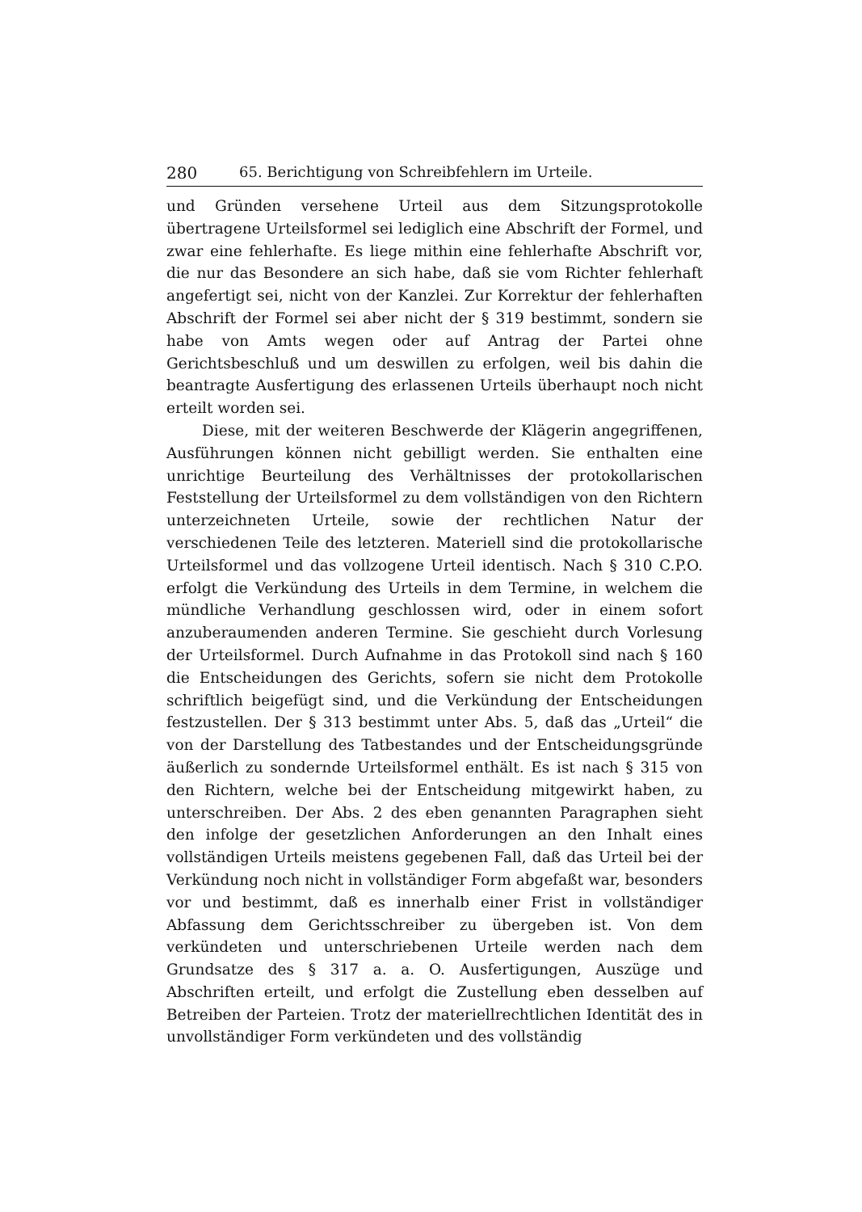280 65. Berichtigung von Schreibfehlern im Urteile.
und Gründen versehene Urteil aus dem Sitzungsprotokolle übertragene Urteilsformel sei lediglich eine Abschrift der Formel, und zwar eine fehlerhafte. Es liege mithin eine fehlerhafte Abschrift vor, die nur das Besondere an sich habe, daß sie vom Richter fehlerhaft angefertigt sei, nicht von der Kanzlei. Zur Korrektur der fehlerhaften Abschrift der Formel sei aber nicht der § 319 bestimmt, sondern sie habe von Amts wegen oder auf Antrag der Partei ohne Gerichtsbeschluß und um deswillen zu erfolgen, weil bis dahin die beantragte Ausfertigung des erlassenen Urteils überhaupt noch nicht erteilt worden sei.
Diese, mit der weiteren Beschwerde der Klägerin angegriffenen, Ausführungen können nicht gebilligt werden. Sie enthalten eine unrichtige Beurteilung des Verhältnisses der protokollarischen Feststellung der Urteilsformel zu dem vollständigen von den Richtern unterzeichneten Urteile, sowie der rechtlichen Natur der verschiedenen Teile des letzteren. Materiell sind die protokollarische Urteilsformel und das vollzogene Urteil identisch. Nach § 310 C.P.O. erfolgt die Verkündung des Urteils in dem Termine, in welchem die mündliche Verhandlung geschlossen wird, oder in einem sofort anzuberaumenden anderen Termine. Sie geschieht durch Vorlesung der Urteilsformel. Durch Aufnahme in das Protokoll sind nach § 160 die Entscheidungen des Gerichts, sofern sie nicht dem Protokolle schriftlich beigefügt sind, und die Verkündung der Entscheidungen festzustellen. Der § 313 bestimmt unter Abs. 5, daß das „Urteil“ die von der Darstellung des Tatbestandes und der Entscheidungsgründe äußerlich zu sondernde Urteilsformel enthält. Es ist nach § 315 von den Richtern, welche bei der Entscheidung mitgewirkt haben, zu unterschreiben. Der Abs. 2 des eben genannten Paragraphen sieht den infolge der gesetzlichen Anforderungen an den Inhalt eines vollständigen Urteils meistens gegebenen Fall, daß das Urteil bei der Verkündung noch nicht in vollständiger Form abgefaßt war, besonders vor und bestimmt, daß es innerhalb einer Frist in vollständiger Abfassung dem Gerichtsschreiber zu übergeben ist. Von dem verkündeten und unterschriebenen Urteile werden nach dem Grundsatze des § 317 a. a. O. Ausfertigungen, Auszüge und Abschriften erteilt, und erfolgt die Zustellung eben desselben auf Betreiben der Parteien. Trotz der materiellrechtlichen Identität des in unvollständiger Form verkündeten und des vollständig